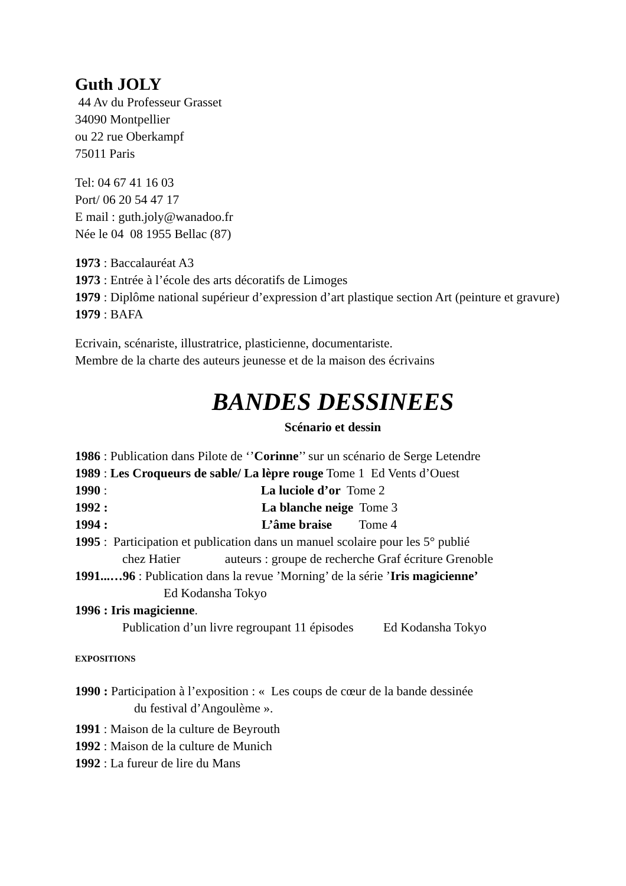Guth JOLY
44 Av du Professeur Grasset
34090 Montpellier
ou 22 rue Oberkampf
75011 Paris
Tel: 04 67 41 16 03
Port/ 06 20 54 47 17
E mail : guth.joly@wanadoo.fr
Née le 04 08 1955 Bellac (87)
1973 : Baccalauréat A3
1973 : Entrée à l’école des arts décoratifs de Limoges
1979 : Diplôme national supérieur d’expression d’art plastique section Art (peinture et gravure)
1979 : BAFA
Ecrivain, scénariste, illustratrice, plasticienne, documentariste.
Membre de la charte des auteurs jeunesse et de la maison des écrivains
BANDES DESSINEES
Scénario et dessin
1986 : Publication dans Pilote de ‘’Corinne’’ sur un scénario de Serge Letendre
1989 : Les Croqueurs de sable/ La lèpre rouge Tome 1 Ed Vents d’Ouest
1990 : La luciole d’or Tome 2
1992 : La blanche neige Tome 3
1994 : L’âme braise Tome 4
1995 : Participation et publication dans un manuel scolaire pour les 5° publié
chez Hatier auteurs : groupe de recherche Graf écriture Grenoble
1991...…96 : Publication dans la revue ’Morning’ de la série ’Iris magicienne’
Ed Kodansha Tokyo
1996 : Iris magicienne.
Publication d’un livre regroupant 11 épisodes Ed Kodansha Tokyo
EXPOSITIONS
1990 : Participation à l’exposition : « Les coups de cœur de la bande dessinée
du festival d’Angoulème ».
1991 : Maison de la culture de Beyrouth
1992 : Maison de la culture de Munich
1992 : La fureur de lire du Mans